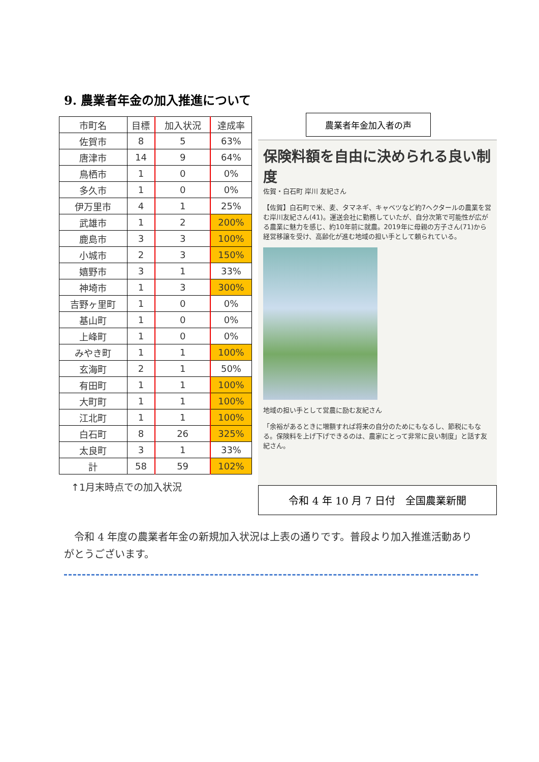9. 農業者年金の加入推進について
| 市町名 | 目標 | 加入状況 | 達成率 |
| --- | --- | --- | --- |
| 佐賀市 | 8 | 5 | 63% |
| 唐津市 | 14 | 9 | 64% |
| 鳥栖市 | 1 | 0 | 0% |
| 多久市 | 1 | 0 | 0% |
| 伊万里市 | 4 | 1 | 25% |
| 武雄市 | 1 | 2 | 200% |
| 鹿島市 | 3 | 3 | 100% |
| 小城市 | 2 | 3 | 150% |
| 嬉野市 | 3 | 1 | 33% |
| 神埼市 | 1 | 3 | 300% |
| 吉野ヶ里町 | 1 | 0 | 0% |
| 基山町 | 1 | 0 | 0% |
| 上峰町 | 1 | 0 | 0% |
| みやき町 | 1 | 1 | 100% |
| 玄海町 | 2 | 1 | 50% |
| 有田町 | 1 | 1 | 100% |
| 大町町 | 1 | 1 | 100% |
| 江北町 | 1 | 1 | 100% |
| 白石町 | 8 | 26 | 325% |
| 太良町 | 3 | 1 | 33% |
| 計 | 58 | 59 | 102% |
↑1月末時点での加入状況
農業者年金加入者の声
保険料額を自由に決められる良い制度
佐賀・白石町 岸川 友紀さん
【佐賀】白石町で米、麦、タマネギ、キャベツなど約7ヘクタールの農業を営む岸川友紀さん(41)。運送会社に勤務していたが、自分次第で可能性が広がる農業に魅力を感じ、約10年前に就農。2019年に母親の方子さん(71)から経営移譲を受け、高齢化が進む地域の担い手として頼られている。
地域の担い手として営農に励む友紀さん
「余裕があるときに増額すれば将来の自分のためにもなるし、節税にもなる。保険料を上げ下げできるのは、農家にとって非常に良い制度」と話す友紀さん。
令和 4 年 10 月 7 日付　全国農業新聞
　令和 4 年度の農業者年金の新規加入状況は上表の通りです。普段より加入推進活動ありがとうございます。